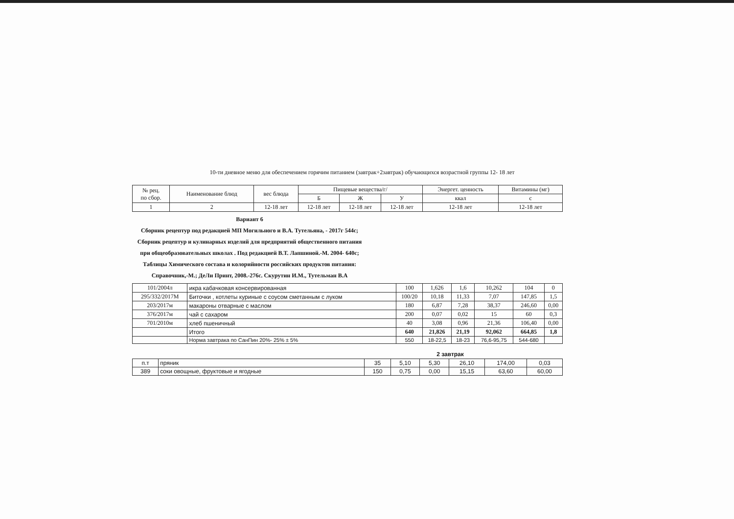10-ти дневное меню для обеспечением горячим питанием (завтрак+2завтрак) обучающихся возрастной группы 12- 18 лет
| № рец. по сбор. | Наименование блюд | вес блюда | Пищевые вещества/г/ | | | Энергет. ценность | Витамины (мг) |
| --- | --- | --- | --- | --- | --- | --- | --- |
| | | | Б | Ж | У | ккал | с |
| 1 | 2 | 12-18 лет | 12-18 лет | 12-18 лет | 12-18 лет | 12-18 лет | 12-18 лет |
Вариант 6
Сборник рецептур под редакцией МП Могильного и В.А. Тутельяна, - 2017г 544с; Сборник рецептур и кулинарных изделий для предприятий общественного питания при общеобразовательных школах . Под редакцией В.Т. Лапшиной.-М. 2004- 640с; Таблицы Химического состава и колорийности российских продуктов питания: Справочник,-М.; ДеЛи Принт, 2008.-276с. Скурутин И.М., Тутельман В.А
| 101/2004л | икра кабачковая консервированная | 100 | 1,626 | 1,6 | 10,262 | 104 | 0 |
| 295/332/2017М | Биточки , котлеты куриные с соусом сметанным с луком | 100/20 | 10,18 | 11,33 | 7,07 | 147,85 | 1,5 |
| 203/2017м | макароны отварные с маслом | 180 | 6,87 | 7,28 | 38,37 | 246,60 | 0,00 |
| 376/2017м | чай с сахаром | 200 | 0,07 | 0,02 | 15 | 60 | 0,3 |
| 701/2010м | хлеб пшеничный | 40 | 3,08 | 0,96 | 21,36 | 106,40 | 0,00 |
| | Итого | 640 | 21,826 | 21,19 | 92,062 | 664,85 | 1,8 |
| | Норма завтрака по СанПин 20%- 25% ± 5% | 550 | 18-22,5 | 18-23 | 76,6-95,75 | 544-680 | |
2 завтрак
| п.т | пряник | 35 | 5,10 | 5,30 | 26,10 | 174,00 | 0,03 |
| 389 | соки овощные, фруктовые и ягодные | 150 | 0,75 | 0,00 | 15,15 | 63,60 | 60,00 |